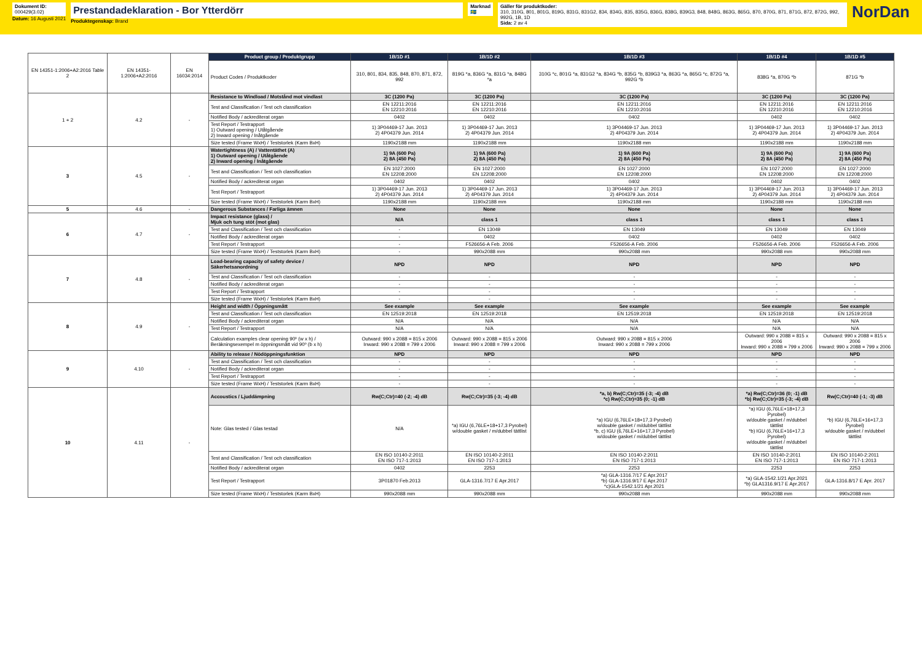Dokument ID:
000429(3.02)
Datum: 16 Augusti 2021
Prestandadeklaration - Bor Ytterdörr
Produktegenskap: Brand
Marknad
🇸🇪
Gäller för produktkoder:
310, 310G, 801, 801G, 819G, 831G, 831G2, 834, 834G, 835, 835G, 836G, 838G, 839G3, 848, 848G, 863G, 865G, 870, 870G, 871, 871G, 872, 872G, 992, 992G, 1B, 1D
Sida: 2 av 4
NorDan
| EN 14351-1:2006+A2:2016 Table 2 | EN 14351-1:2006+A2:2016 | EN 16034:2014 | Product group / Produktgrupp | 1B/1D #1 | 1B/1D #2 | 1B/1D #3 | 1B/1D #4 | 1B/1D #5 |
| | | | Product Codes / Produktkoder | 310, 801, 834, 835, 848, 870, 871, 872, 992 | 819G *a, 836G *a, 831G *a, 848G *a | 310G *c, 801G *a, 831G2 *a, 834G *b, 835G *b, 839G3 *a, 863G *a, 865G *c, 872G *a, 992G *b | 838G *a, 870G *b | 871G *b |
| 1 + 2 | 4.2 | - | Resistance to Windload / Motstånd mot vindlast | 3C (1200 Pa) | 3C (1200 Pa) | 3C (1200 Pa) | 3C (1200 Pa) | 3C (1200 Pa) |
| | | | Test and Classification / Test och classification | EN 12211:2016 EN 12210:2016 | EN 12211:2016 EN 12210:2016 | EN 12211:2016 EN 12210:2016 | EN 12211:2016 EN 12210:2016 | EN 12211:2016 EN 12210:2016 |
| | | | Notified Body / ackrediterat organ | 0402 | 0402 | 0402 | 0402 | 0402 |
| | | | Test Report / Testrapport 1) Outward opening / Utåtgående 2) Inward opening / Inåtgående | 1) 3P04469-17 Jun. 2013 2) 4P04379 Jun. 2014 | 1) 3P04469-17 Jun. 2013 2) 4P04379 Jun. 2014 | 1) 3P04469-17 Jun. 2013 2) 4P04379 Jun. 2014 | 1) 3P04469-17 Jun. 2013 2) 4P04379 Jun. 2014 | 1) 3P04469-17 Jun. 2013 2) 4P04379 Jun. 2014 |
| | | | Size tested (Frame WxH) / Teststorlek (Karm BxH) | 1190x2188 mm | 1190x2188 mm | 1190x2188 mm | 1190x2188 mm | 1190x2188 mm |
| 3 | 4.5 | - | Watertightness (A) / Vattentäthet (A) 1) Outward opening / Utåtgående 2) Inward opening / Inåtgående | 1) 9A (600 Pa) 2) 8A (450 Pa) | 1) 9A (600 Pa) 2) 8A (450 Pa) | 1) 9A (600 Pa) 2) 8A (450 Pa) | 1) 9A (600 Pa) 2) 8A (450 Pa) | 1) 9A (600 Pa) 2) 8A (450 Pa) |
| | | | Test and Classification / Test och classification | EN 1027:2000 EN 12208:2000 | EN 1027:2000 EN 12208:2000 | EN 1027:2000 EN 12208:2000 | EN 1027:2000 EN 12208:2000 | EN 1027:2000 EN 12208:2000 |
| | | | Notified Body / ackrediterat organ | 0402 | 0402 | 0402 | 0402 | 0402 |
| | | | Test Report / Testrapport | 1) 3P04469-17 Jun. 2013 2) 4P04379 Jun. 2014 | 1) 3P04469-17 Jun. 2013 2) 4P04379 Jun. 2014 | 1) 3P04469-17 Jun. 2013 2) 4P04379 Jun. 2014 | 1) 3P04469-17 Jun. 2013 2) 4P04379 Jun. 2014 | 1) 3P04469-17 Jun. 2013 2) 4P04379 Jun. 2014 |
| | | | Size tested (Frame WxH) / Teststorlek (Karm BxH) | 1190x2188 mm | 1190x2188 mm | 1190x2188 mm | 1190x2188 mm | 1190x2188 mm |
| 5 | 4.6 | - | Dangerous Substances / Farliga ämnen | None | None | None | None | None |
| 6 | 4.7 | - | Impact resistance (glass) / Mjuk och tung stöt (mot glas) | N/A | class 1 | class 1 | class 1 | class 1 |
| | | | Test and Classification / Test och classification | - | EN 13049 | EN 13049 | EN 13049 | EN 13049 |
| | | | Notified Body / ackrediterat organ | - | 0402 | 0402 | 0402 | 0402 |
| | | | Test Report / Testrapport | - | F526656-A Feb. 2006 | F526656-A Feb. 2006 | F526656-A Feb. 2006 | F526656-A Feb. 2006 |
| | | | Size tested (Frame WxH) / Teststorlek (Karm BxH) | - | 990x2088 mm | 990x2088 mm | 990x2088 mm | 990x2088 mm |
| 7 | 4.8 | - | Load-bearing capacity of safety device / Säkerhetsanordning | NPD | NPD | NPD | NPD | NPD |
| | | | Test and Classification / Test och classification | - | - | - | - | - |
| | | | Notified Body / ackrediterat organ | - | - | - | - | - |
| | | | Test Report / Testrapport | - | - | - | - | - |
| | | | Size tested (Frame WxH) / Teststorlek (Karm BxH) | - | - | - | - | - |
| 8 | 4.9 | - | Height and width / Öppningsmått | See example | See example | See example | See example | See example |
| | | | Test and Classification / Test och classification | EN 12519:2018 | EN 12519:2018 | EN 12519:2018 | EN 12519:2018 | EN 12519:2018 |
| | | | Notified Body / ackrediterat organ | N/A | N/A | N/A | N/A | N/A |
| | | | Test Report / Testrapport | N/A | N/A | N/A | N/A | N/A |
| | | | Calculation examples clear opening 90º (w x h) / Beräkningsexempel m öppningsmått vid 90º (b x h) | Outward: 990 x 2088 = 815 x 2006 Inward: 990 x 2088 = 799 x 2006 | Outward: 990 x 2088 = 815 x 2006 Inward: 990 x 2088 = 799 x 2006 | Outward: 990 x 2088 = 815 x 2006 Inward: 990 x 2088 = 799 x 2006 | Outward: 990 x 2088 = 815 x 2006 Inward: 990 x 2088 = 799 x 2006 | Outward: 990 x 2088 = 815 x 2006 Inward: 990 x 2088 = 799 x 2006 |
| 9 | 4.10 | - | Ability to release / Nödöppningsfunktion | NPD | NPD | NPD | NPD | NPD |
| | | | Test and Classification / Test och classification | - | - | - | - | - |
| | | | Notified Body / ackrediterat organ | - | - | - | - | - |
| | | | Test Report / Testrapport | - | - | - | - | - |
| | | | Size tested (Frame WxH) / Teststorlek (Karm BxH) | - | - | - | - | - |
| 10 | 4.11 | - | Accoustics / Ljuddämpning | Rw(C;Ctr)=40 (-2; -4) dB | Rw(C;Ctr)=35 (-3; -4) dB | *a, b) Rw(C;Ctr)=35 (-3; -4) dB *c) Rw(C;Ctr)=35 (0; -1) dB | *a) Rw(C;Ctr)=36 (0; -1) dB *b) Rw(C;Ctr)=35 (-3; -4) dB | Rw(C;Ctr)=40 (-1; -3) dB |
| | | | Note: Glas tested / Glas testad | N/A | *a) IGU (6,76LE+18+17,3 Pyrobel) w/double gasket / m/dubbel tättlist | *a) IGU (6,76LE+18+17,3 Pyrobel) w/double gasket / m/dubbel tättlist *b, c) IGU (6,76LE+16+17,3 Pyrobel) w/double gasket / m/dubbel tättlist | *a) IGU (6,76LE+18+17,3 Pyrobel) w/double gasket / m/dubbel tättlist *b) IGU (6,76LE+16+17,3 Pyrobel) w/double gasket / m/dubbel tättlist | *b) IGU (6,76LE+16+17,3 Pyrobel) w/double gasket / m/dubbel tättlist |
| | | | Test and Classification / Test och classification | EN ISO 10140-2:2011 EN ISO 717-1:2013 | EN ISO 10140-2:2011 EN ISO 717-1:2013 | EN ISO 10140-2:2011 EN ISO 717-1:2013 | EN ISO 10140-2:2011 EN ISO 717-1:2013 | EN ISO 10140-2:2011 EN ISO 717-1:2013 |
| | | | Notified Body / ackrediterat organ | 0402 | 2253 | 2253 | 2253 | 2253 |
| | | | Test Report / Testrapport | 3P01870 Feb.2013 | GLA-1316.7/17 E Apr.2017 | *a) GLA-1316.7/17 E Apr.2017 *b) GLA-1316.9/17 E Apr.2017 *c)GLA-1542.1/21 Apr.2021 | *a) GLA-1542.1/21 Apr.2021 *b) GLA1316.9/17 E Apr.2017 | GLA-1316.8/17 E Apr. 2017 |
| | | | Size tested (Frame WxH) / Teststorlek (Karm BxH) | 990x2088 mm | 990x2088 mm | 990x2088 mm | 990x2088 mm | 990x2088 mm |